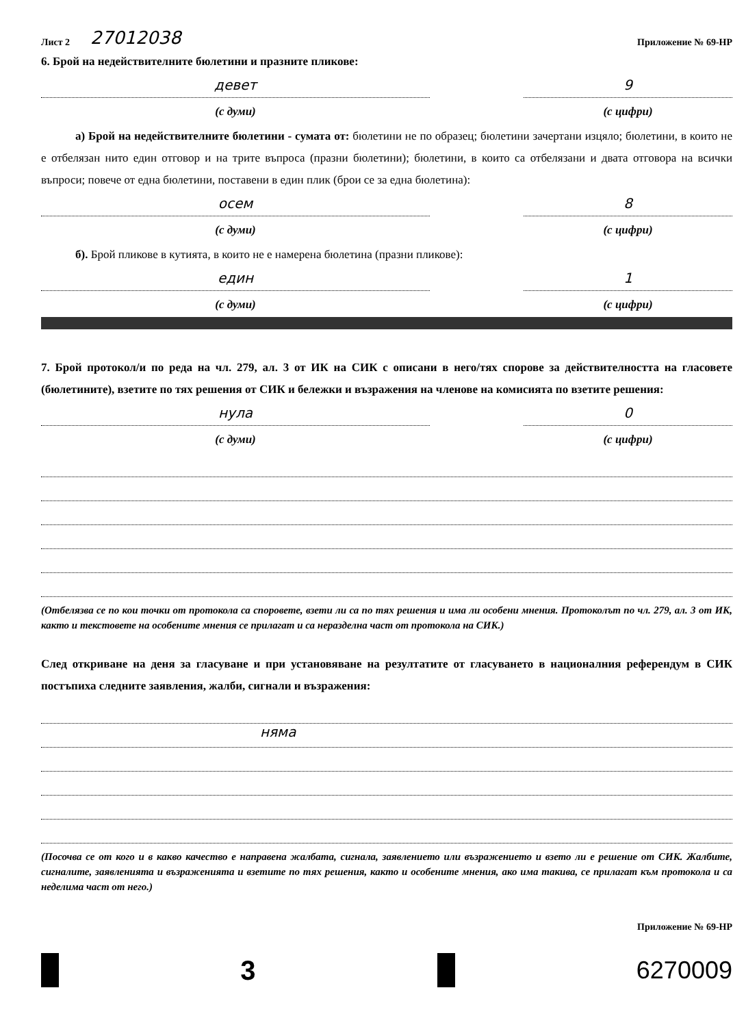Лист 2 27012038 Приложение № 69-НР
6. Брой на недействителните бюлетини и празните пликове:
девет 9
(с думи) (с цифри)
а) Брой на недействителните бюлетини - сумата от: бюлетини не по образец; бюлетини зачертани изцяло; бюлетини, в които не е отбелязан нито един отговор и на трите въпроса (празни бюлетини); бюлетини, в които са отбелязани и двата отговора на всички въпроси; повече от една бюлетини, поставени в един плик (брои се за една бюлетина):
осем 8
(с думи) (с цифри)
б). Брой пликове в кутията, в които не е намерена бюлетина (празни пликове):
един 1
(с думи) (с цифри)
7. Брой протокол/и по реда на чл. 279, ал. 3 от ИК на СИК с описани в него/тях спорове за действителността на гласовете (бюлетините), взетите по тях решения от СИК и бележки и възражения на членове на комисията по взетите решения:
нула 0
(с думи) (с цифри)
(Отбелязва се по кои точки от протокола са споровете, взети ли са по тях решения и има ли особени мнения. Протоколът по чл. 279, ал. 3 от ИК, както и текстовете на особените мнения се прилагат и са неразделна част от протокола на СИК.)
След откриване на деня за гласуване и при установяване на резултатите от гласуването в националния референдум в СИК постъпиха следните заявления, жалби, сигнали и възражения:
няма
(Посочва се от кого и в какво качество е направена жалбата, сигнала, заявлението или възражението и взето ли е решение от СИК. Жалбите, сигналите, заявленията и възраженията и взетите по тях решения, както и особените мнения, ако има такива, се прилагат към протокола и са неделима част от него.)
Приложение № 69-НР
3 6270009